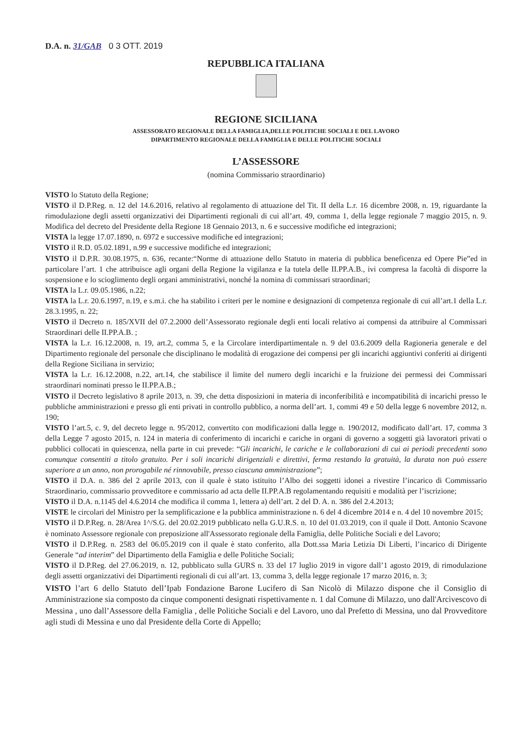D.A. n. 31/GAB 0 3 OTT. 2019
REPUBBLICA ITALIANA
REGIONE SICILIANA
ASSESSORATO REGIONALE DELLA FAMIGLIA,DELLE POLITICHE SOCIALI E DEL LAVORO
DIPARTIMENTO REGIONALE DELLA FAMIGLIA E DELLE POLITICHE SOCIALI
L’ASSESSORE
(nomina Commissario straordinario)
VISTO lo Statuto della Regione;
VISTO il D.P.Reg. n. 12 del 14.6.2016, relativo al regolamento di attuazione del Tit. II della L.r. 16 dicembre 2008, n. 19, riguardante la rimodulazione degli assetti organizzativi dei Dipartimenti regionali di cui all’art. 49, comma 1, della legge regionale 7 maggio 2015, n. 9. Modifica del decreto del Presidente della Regione 18 Gennaio 2013, n. 6 e successive modifiche ed integrazioni;
VISTA la legge 17.07.1890, n. 6972 e successive modifiche ed integrazioni;
VISTO il R.D. 05.02.1891, n.99 e successive modifiche ed integrazioni;
VISTO il D.P.R. 30.08.1975, n. 636, recante:“Norme di attuazione dello Statuto in materia di pubblica beneficenza ed Opere Pie”ed in particolare l’art. 1 che attribuisce agli organi della Regione la vigilanza e la tutela delle II.PP.A.B., ivi compresa la facoltà di disporre la sospensione e lo scioglimento degli organi amministrativi, nonché la nomina di commissari straordinari;
VISTA la L.r. 09.05.1986, n.22;
VISTA la L.r. 20.6.1997, n.19, e s.m.i. che ha stabilito i criteri per le nomine e designazioni di competenza regionale di cui all’art.1 della L.r. 28.3.1995, n. 22;
VISTO il Decreto n. 185/XVII del 07.2.2000 dell’Assessorato regionale degli enti locali relativo ai compensi da attribuire al Commissari Straordinari delle II.PP.A.B. ;
VISTA la L.r. 16.12.2008, n. 19, art.2, comma 5, e la Circolare interdipartimentale n. 9 del 03.6.2009 della Ragioneria generale e del Dipartimento regionale del personale che disciplinano le modalità di erogazione dei compensi per gli incarichi aggiuntivi conferiti ai dirigenti della Regione Siciliana in servizio;
VISTA la L.r. 16.12.2008, n.22, art.14, che stabilisce il limite del numero degli incarichi e la fruizione dei permessi dei Commissari straordinari nominati presso le II.PP.A.B.;
VISTO il Decreto legislativo 8 aprile 2013, n. 39, che detta disposizioni in materia di inconferibilità e incompatibilità di incarichi presso le pubbliche amministrazioni e presso gli enti privati in controllo pubblico, a norma dell’art. 1, commi 49 e 50 della legge 6 novembre 2012, n. 190;
VISTO l’art.5, c. 9, del decreto legge n. 95/2012, convertito con modificazioni dalla legge n. 190/2012, modificato dall’art. 17, comma 3 della Legge 7 agosto 2015, n. 124 in materia di conferimento di incarichi e cariche in organi di governo a soggetti già lavoratori privati o pubblici collocati in quiescenza, nella parte in cui prevede: “Gli incarichi, le cariche e le collaborazioni di cui ai periodi precedenti sono comunque consentiti a titolo gratuito. Per i soli incarichi dirigenziali e direttivi, ferma restando la gratuità, la durata non può essere superiore a un anno, non prorogabile né rinnovabile, presso ciascuna amministrazione”;
VISTO il D.A. n. 386 del 2 aprile 2013, con il quale è stato istituito l’Albo dei soggetti idonei a rivestire l’incarico di Commissario Straordinario, commissario provveditore e commissario ad acta delle II.PP.A.B regolamentando requisiti e modalità per l’iscrizione;
VISTO il D.A. n.1145 del 4.6.2014 che modifica il comma 1, lettera a) dell’art. 2 del D. A. n. 386 del 2.4.2013;
VISTE le circolari del Ministro per la semplificazione e la pubblica amministrazione n. 6 del 4 dicembre 2014 e n. 4 del 10 novembre 2015;
VISTO il D.P.Reg. n. 28/Area 1^/S.G. del 20.02.2019 pubblicato nella G.U.R.S. n. 10 del 01.03.2019, con il quale il Dott. Antonio Scavone è nominato Assessore regionale con preposizione all'Assessorato regionale della Famiglia, delle Politiche Sociali e del Lavoro;
VISTO il D.P.Reg. n. 2583 del 06.05.2019 con il quale è stato conferito, alla Dott.ssa Maria Letizia Di Liberti, l’incarico di Dirigente Generale “ad interim” del Dipartimento della Famiglia e delle Politiche Sociali;
VISTO il D.P.Reg. del 27.06.2019, n. 12, pubblicato sulla GURS n. 33 del 17 luglio 2019 in vigore dall’1 agosto 2019, di rimodulazione degli assetti organizzativi dei Dipartimenti regionali di cui all’art. 13, comma 3, della legge regionale 17 marzo 2016, n. 3;
VISTO l’art 6 dello Statuto dell’Ipab Fondazione Barone Lucifero di San Nicolò di Milazzo dispone che il Consiglio di Amministrazione sia composto da cinque componenti designati rispettivamente n. 1 dal Comune di Milazzo, uno dall'Arcivescovo di Messina , uno dall’Assessore della Famiglia , delle Politiche Sociali e del Lavoro, uno dal Prefetto di Messina, uno dal Provveditore agli studi di Messina e uno dal Presidente della Corte di Appello;